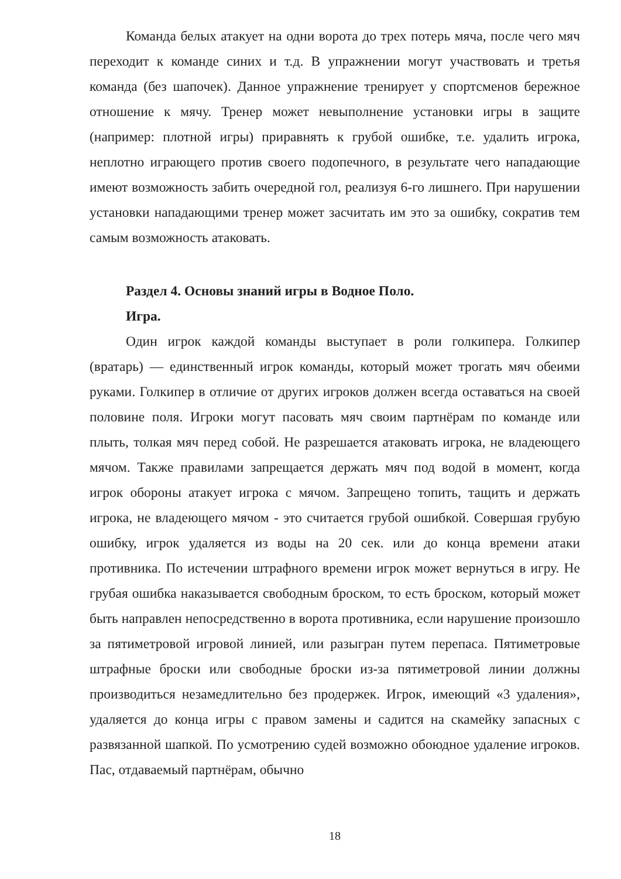Команда белых атакует на одни ворота до трех потерь мяча, после чего мяч переходит к команде синих и т.д. В упражнении могут участвовать и третья команда (без шапочек). Данное упражнение тренирует у спортсменов бережное отношение к мячу. Тренер может невыполнение установки игры в защите (например: плотной игры) приравнять к грубой ошибке, т.е. удалить игрока, неплотно играющего против своего подопечного, в результате чего нападающие имеют возможность забить очередной гол, реализуя 6-го лишнего. При нарушении установки нападающими тренер может засчитать им это за ошибку, сократив тем самым возможность атаковать.
Раздел 4. Основы знаний игры в Водное Поло.
Игра.
Один игрок каждой команды выступает в роли голкипера. Голкипер (вратарь) — единственный игрок команды, который может трогать мяч обеими руками. Голкипер в отличие от других игроков должен всегда оставаться на своей половине поля. Игроки могут пасовать мяч своим партнёрам по команде или плыть, толкая мяч перед собой. Не разрешается атаковать игрока, не владеющего мячом. Также правилами запрещается держать мяч под водой в момент, когда игрок обороны атакует игрока с мячом. Запрещено топить, тащить и держать игрока, не владеющего мячом - это считается грубой ошибкой. Совершая грубую ошибку, игрок удаляется из воды на 20 сек. или до конца времени атаки противника. По истечении штрафного времени игрок может вернуться в игру. Не грубая ошибка наказывается свободным броском, то есть броском, который может быть направлен непосредственно в ворота противника, если нарушение произошло за пятиметровой игровой линией, или разыгран путем перепаса. Пятиметровые штрафные броски или свободные броски из-за пятиметровой линии должны производиться незамедлительно без продержек. Игрок, имеющий «3 удаления», удаляется до конца игры с правом замены и садится на скамейку запасных с развязанной шапкой. По усмотрению судей возможно обоюдное удаление игроков. Пас, отдаваемый партнёрам, обычно
18